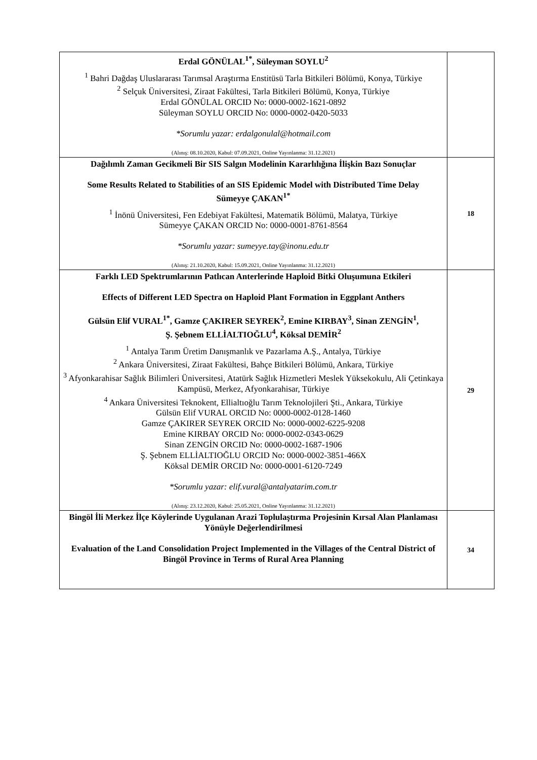| Erdal GÖNÜLAL<sup>1*</sup>, Süleyman SOYLU<sup>2</sup> <sup>1</sup> Bahri Dağdaş Uluslararası Tarımsal Araştırma Enstitüsü Tarla Bitkileri Bölümü, Konya, Türkiye <sup>2</sup> Selçuk Üniversitesi, Ziraat Fakültesi, Tarla Bitkileri Bölümü, Konya, Türkiye Erdal GÖNÜLAL ORCID No: 0000-0002-1621-0892 Süleyman SOYLU ORCID No: 0000-0002-0420-5033 *Sorumlu yazar: erdalgonulal@hotmail.com (Alınış: 08.10.2020, Kabul: 07.09.2021, Online Yayınlanma: 31.12.2021) | |
| Dağılımlı Zaman Gecikmeli Bir SIS Salgın Modelinin Kararlılığına İlişkin Bazı Sonuçlar Some Results Related to Stabilities of an SIS Epidemic Model with Distributed Time Delay Sümeyye ÇAKAN<sup>1*</sup> <sup>1</sup> İnönü Üniversitesi, Fen Edebiyat Fakültesi, Matematik Bölümü, Malatya, Türkiye Sümeyye ÇAKAN ORCID No: 0000-0001-8761-8564 *Sorumlu yazar: sumeyye.tay@inonu.edu.tr (Alınış: 21.10.2020, Kabul: 15.09.2021, Online Yayınlanma: 31.12.2021) | 18 |
| Farklı LED Spektrumlarının Patlıcan Anterlerinde Haploid Bitki Oluşumuna Etkileri Effects of Different LED Spectra on Haploid Plant Formation in Eggplant Anthers Gülsün Elif VURAL<sup>1*</sup>, Gamze ÇAKIRER SEYREK<sup>2</sup>, Emine KIRBAY<sup>3</sup>, Sinan ZENGİN<sup>1</sup>, Ş. Şebnem ELLİALTIOĞLU<sup>4</sup>, Köksal DEMİR<sup>2</sup> <sup>1</sup> Antalya Tarım Üretim Danışmanlık ve Pazarlama A.Ş., Antalya, Türkiye <sup>2</sup> Ankara Üniversitesi, Ziraat Fakültesi, Bahçe Bitkileri Bölümü, Ankara, Türkiye <sup>3</sup> Afyonkarahisar Sağlık Bilimleri Üniversitesi, Atatürk Sağlık Hizmetleri Meslek Yüksekokulu, Ali Çetinkaya Kampüsü, Merkez, Afyonkarahisar, Türkiye <sup>4</sup> Ankara Üniversitesi Teknokent, Ellialtıoğlu Tarım Teknolojileri Şti., Ankara, Türkiye Gülsün Elif VURAL ORCID No: 0000-0002-0128-1460 Gamze ÇAKIRER SEYREK ORCID No: 0000-0002-6225-9208 Emine KIRBAY ORCID No: 0000-0002-0343-0629 Sinan ZENGİN ORCID No: 0000-0002-1687-1906 Ş. Şebnem ELLİALTIOĞLU ORCID No: 0000-0002-3851-466X Köksal DEMİR ORCID No: 0000-0001-6120-7249 *Sorumlu yazar: elif.vural@antalyatarim.com.tr (Alınış: 23.12.2020, Kabul: 25.05.2021, Online Yayınlanma: 31.12.2021) | 29 |
| Bingöl İli Merkez İlçe Köylerinde Uygulanan Arazi Toplulaştırma Projesinin Kırsal Alan Planlaması Yönüyle Değerlendirilmesi Evaluation of the Land Consolidation Project Implemented in the Villages of the Central District of Bingöl Province in Terms of Rural Area Planning | 34 |